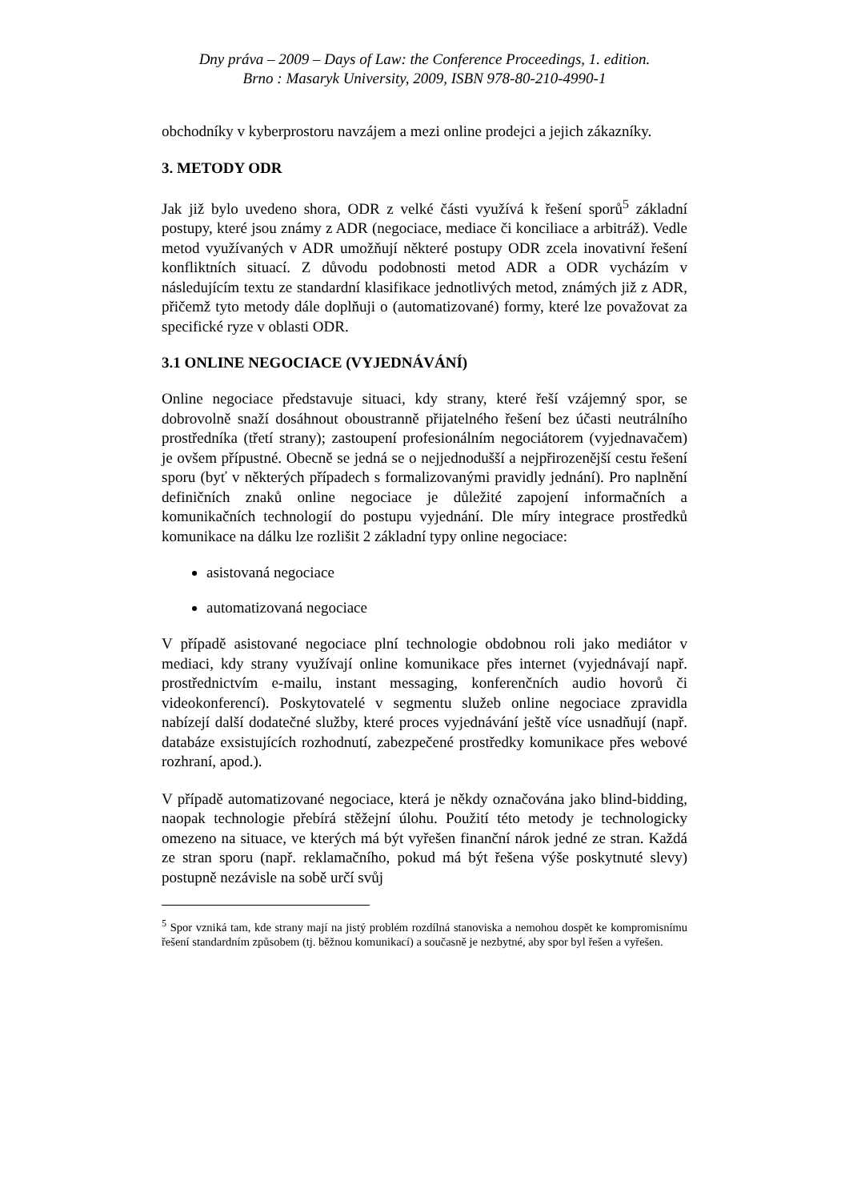Dny práva – 2009 – Days of Law: the Conference Proceedings, 1. edition.
Brno : Masaryk University, 2009, ISBN 978-80-210-4990-1
obchodníky v kyberprostoru navzájem a mezi online prodejci a jejich zákazníky.
3. METODY ODR
Jak již bylo uvedeno shora, ODR z velké části využívá k řešení sporů<sup>5</sup> základní postupy, které jsou známy z ADR (negociace, mediace či konciliace a arbitráž). Vedle metod využívaných v ADR umožňují některé postupy ODR zcela inovativní řešení konfliktních situací. Z důvodu podobnosti metod ADR a ODR vycházím v následujícím textu ze standardní klasifikace jednotlivých metod, známých již z ADR, přičemž tyto metody dále doplňuji o (automatizované) formy, které lze považovat za specifické ryze v oblasti ODR.
3.1 ONLINE NEGOCIACE (VYJEDNÁVÁNÍ)
Online negociace představuje situaci, kdy strany, které řeší vzájemný spor, se dobrovolně snaží dosáhnout oboustranně přijatelného řešení bez účasti neutrálního prostředníka (třetí strany); zastoupení profesionálním negociátorem (vyjednavačem) je ovšem přípustné. Obecně se jedná se o nejjednodušší a nejpřirozenější cestu řešení sporu (byť v některých případech s formalizovanými pravidly jednání). Pro naplnění definičních znaků online negociace je důležité zapojení informačních a komunikačních technologií do postupu vyjednání. Dle míry integrace prostředků komunikace na dálku lze rozlišit 2 základní typy online negociace:
asistovaná negociace
automatizovaná negociace
V případě asistované negociace plní technologie obdobnou roli jako mediátor v mediaci, kdy strany využívají online komunikace přes internet (vyjednávají např. prostřednictvím e-mailu, instant messaging, konferenčních audio hovorů či videokonferencí). Poskytovatelé v segmentu služeb online negociace zpravidla nabízejí další dodatečné služby, které proces vyjednávání ještě více usnadňují (např. databáze exsistujících rozhodnutí, zabezpečené prostředky komunikace přes webové rozhraní, apod.).
V případě automatizované negociace, která je někdy označována jako blind-bidding, naopak technologie přebírá stěžejní úlohu. Použití této metody je technologicky omezeno na situace, ve kterých má být vyřešen finanční nárok jedné ze stran. Každá ze stran sporu (např. reklamačního, pokud má být řešena výše poskytnuté slevy) postupně nezávisle na sobě určí svůj
<sup>5</sup> Spor vzniká tam, kde strany mají na jistý problém rozdílná stanoviska a nemohou dospět ke kompromisnímu řešení standardním způsobem (tj. běžnou komunikací) a současně je nezbytné, aby spor byl řešen a vyřešen.